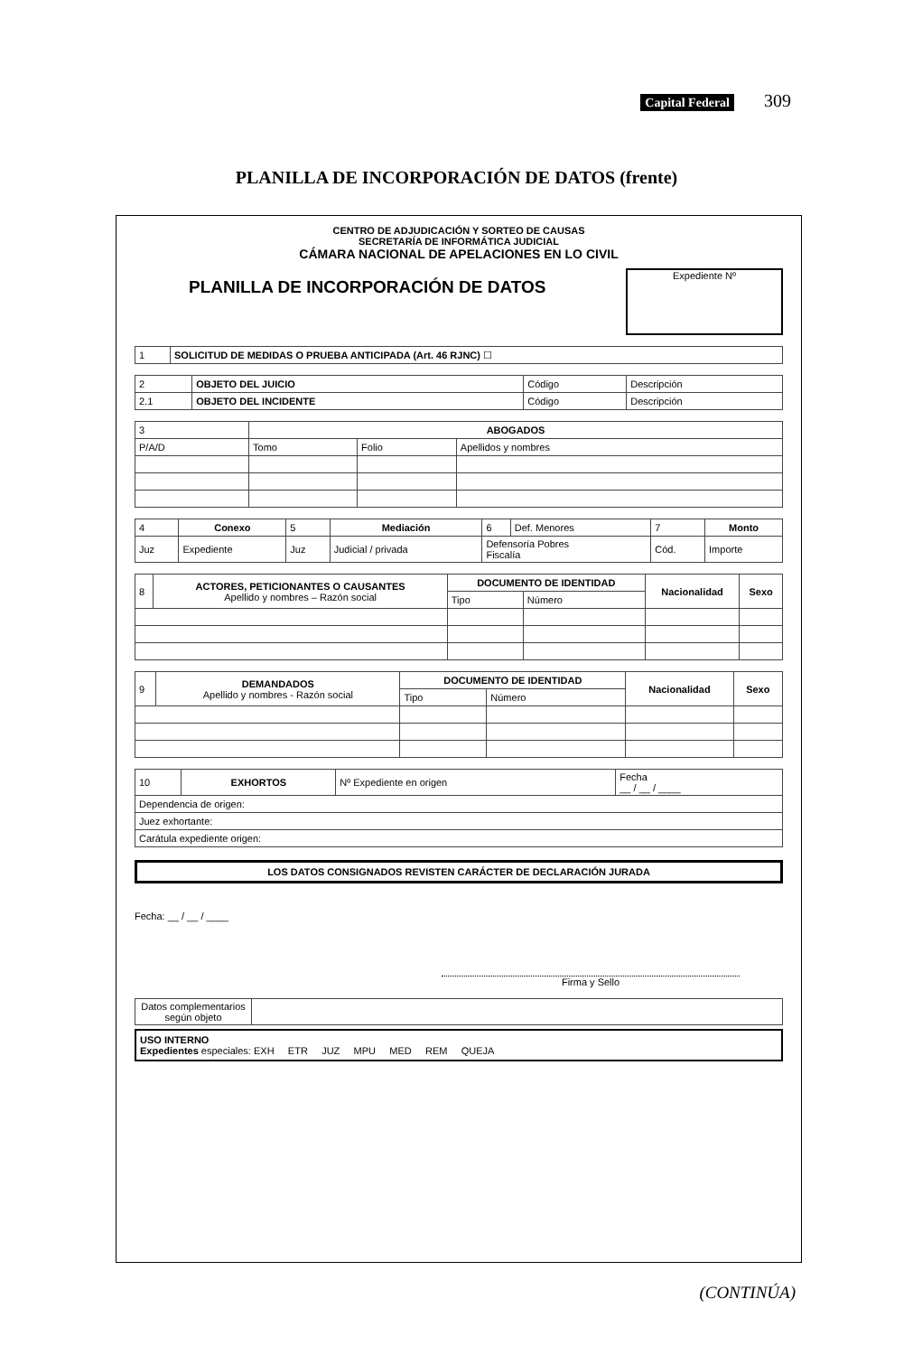Capital Federal 309
PLANILLA DE INCORPORACIÓN DE DATOS (frente)
CENTRO DE ADJUDICACIÓN Y SORTEO DE CAUSAS
SECRETARÍA DE INFORMÁTICA JUDICIAL
CÁMARA NACIONAL DE APELACIONES EN LO CIVIL
PLANILLA DE INCORPORACIÓN DE DATOS
Expediente Nº
| 1 | SOLICITUD DE MEDIDAS O PRUEBA ANTICIPADA (Art. 46 RJNC) ☐ |
| 2 | OBJETO DEL JUICIO | Código | Descripción |
| 2.1 | OBJETO DEL INCIDENTE | Código | Descripción |
| 3 | ABOGADOS | | |
| P/A/D | Tomo | Folio | Apellidos y nombres |
| 4 | Conexo | 5 | Mediación | 6 | Def. Menores | 7 | Monto |
| Juz | Expediente | Juz | Judicial / privada | Defensoría Pobres Fiscalía | | Cód. | Importe |
| 8 | ACTORES, PETICIONANTES O CAUSANTES Apellido y nombres – Razón social | DOCUMENTO DE IDENTIDAD | | Nacionalidad | Sexo |
| | | Tipo | Número | | |
| 9 | DEMANDADOS Apellido y nombres - Razón social | DOCUMENTO DE IDENTIDAD | | Nacionalidad | Sexo |
| | | Tipo | Número | | |
| 10 | EXHORTOS | Nº Expediente en origen | Fecha __ / __ / ____ |
| Dependencia de origen: | | | |
| Juez exhortante: | | | |
| Carátula expediente origen: | | | |
LOS DATOS CONSIGNADOS REVISTEN CARÁCTER DE DECLARACIÓN JURADA
Fecha: __ / __ / ____
Firma y Sello
| Datos complementarios según objeto | |
USO INTERNO
Expedientes especiales: EXH ETR JUZ MPU MED REM QUEJA
(CONTINÚA)